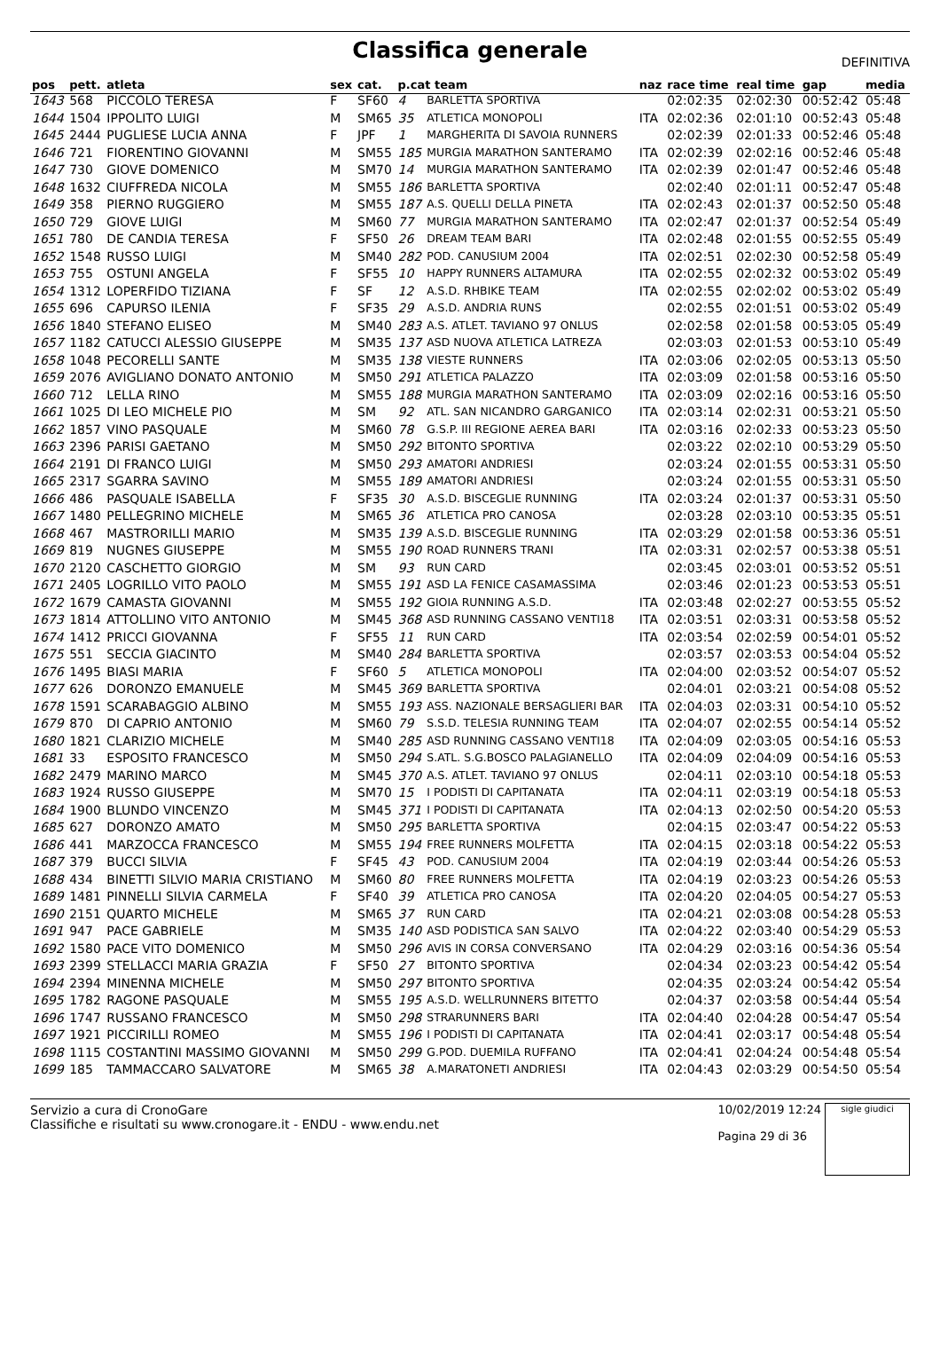Classifica generale
DEFINITIVA
| pos | pett. | atleta | sex | cat. | p.cat team | | naz | race time | real time | gap | media |
| --- | --- | --- | --- | --- | --- | --- | --- | --- | --- | --- | --- |
| 1643 | 568 | PICCOLO TERESA | F | SF60 | 4 | BARLETTA SPORTIVA | | 02:02:35 | 02:02:30 | 00:52:42 | 05:48 |
| 1644 | 1504 | IPPOLITO LUIGI | M | SM65 | 35 | ATLETICA MONOPOLI | ITA | 02:02:36 | 02:01:10 | 00:52:43 | 05:48 |
| 1645 | 2444 | PUGLIESE LUCIA ANNA | F | JPF | 1 | MARGHERITA DI SAVOIA RUNNERS | | 02:02:39 | 02:01:33 | 00:52:46 | 05:48 |
| 1646 | 721 | FIORENTINO GIOVANNI | M | SM55 | 185 | MURGIA MARATHON SANTERAMO | ITA | 02:02:39 | 02:02:16 | 00:52:46 | 05:48 |
| 1647 | 730 | GIOVE DOMENICO | M | SM70 | 14 | MURGIA MARATHON SANTERAMO | ITA | 02:02:39 | 02:01:47 | 00:52:46 | 05:48 |
| 1648 | 1632 | CIUFFREDA NICOLA | M | SM55 | 186 | BARLETTA SPORTIVA | | 02:02:40 | 02:01:11 | 00:52:47 | 05:48 |
| 1649 | 358 | PIERNO RUGGIERO | M | SM55 | 187 | A.S. QUELLI DELLA PINETA | ITA | 02:02:43 | 02:01:37 | 00:52:50 | 05:48 |
| 1650 | 729 | GIOVE LUIGI | M | SM60 | 77 | MURGIA MARATHON SANTERAMO | ITA | 02:02:47 | 02:01:37 | 00:52:54 | 05:49 |
| 1651 | 780 | DE CANDIA TERESA | F | SF50 | 26 | DREAM TEAM BARI | ITA | 02:02:48 | 02:01:55 | 00:52:55 | 05:49 |
| 1652 | 1548 | RUSSO LUIGI | M | SM40 | 282 | POD. CANUSIUM 2004 | ITA | 02:02:51 | 02:02:30 | 00:52:58 | 05:49 |
| 1653 | 755 | OSTUNI ANGELA | F | SF55 | 10 | HAPPY RUNNERS ALTAMURA | ITA | 02:02:55 | 02:02:32 | 00:53:02 | 05:49 |
| 1654 | 1312 | LOPERFIDO TIZIANA | F | SF | 12 | A.S.D. RHBIKE TEAM | ITA | 02:02:55 | 02:02:02 | 00:53:02 | 05:49 |
| 1655 | 696 | CAPURSO ILENIA | F | SF35 | 29 | A.S.D. ANDRIA RUNS | | 02:02:55 | 02:01:51 | 00:53:02 | 05:49 |
| 1656 | 1840 | STEFANO ELISEO | M | SM40 | 283 | A.S. ATLET. TAVIANO 97 ONLUS | | 02:02:58 | 02:01:58 | 00:53:05 | 05:49 |
| 1657 | 1182 | CATUCCI ALESSIO GIUSEPPE | M | SM35 | 137 | ASD NUOVA ATLETICA LATREZA | | 02:03:03 | 02:01:53 | 00:53:10 | 05:49 |
| 1658 | 1048 | PECORELLI SANTE | M | SM35 | 138 | VIESTE RUNNERS | ITA | 02:03:06 | 02:02:05 | 00:53:13 | 05:50 |
| 1659 | 2076 | AVIGLIANO DONATO ANTONIO | M | SM50 | 291 | ATLETICA PALAZZO | ITA | 02:03:09 | 02:01:58 | 00:53:16 | 05:50 |
| 1660 | 712 | LELLA RINO | M | SM55 | 188 | MURGIA MARATHON SANTERAMO | ITA | 02:03:09 | 02:02:16 | 00:53:16 | 05:50 |
| 1661 | 1025 | DI LEO MICHELE PIO | M | SM | 92 | ATL. SAN NICANDRO GARGANICO | ITA | 02:03:14 | 02:02:31 | 00:53:21 | 05:50 |
| 1662 | 1857 | VINO PASQUALE | M | SM60 | 78 | G.S.P. III REGIONE AEREA BARI | ITA | 02:03:16 | 02:02:33 | 00:53:23 | 05:50 |
| 1663 | 2396 | PARISI GAETANO | M | SM50 | 292 | BITONTO SPORTIVA | | 02:03:22 | 02:02:10 | 00:53:29 | 05:50 |
| 1664 | 2191 | DI FRANCO LUIGI | M | SM50 | 293 | AMATORI ANDRIESI | | 02:03:24 | 02:01:55 | 00:53:31 | 05:50 |
| 1665 | 2317 | SGARRA SAVINO | M | SM55 | 189 | AMATORI ANDRIESI | | 02:03:24 | 02:01:55 | 00:53:31 | 05:50 |
| 1666 | 486 | PASQUALE ISABELLA | F | SF35 | 30 | A.S.D. BISCEGLIE RUNNING | ITA | 02:03:24 | 02:01:37 | 00:53:31 | 05:50 |
| 1667 | 1480 | PELLEGRINO MICHELE | M | SM65 | 36 | ATLETICA PRO CANOSA | | 02:03:28 | 02:03:10 | 00:53:35 | 05:51 |
| 1668 | 467 | MASTRORILLI MARIO | M | SM35 | 139 | A.S.D. BISCEGLIE RUNNING | ITA | 02:03:29 | 02:01:58 | 00:53:36 | 05:51 |
| 1669 | 819 | NUGNES GIUSEPPE | M | SM55 | 190 | ROAD RUNNERS TRANI | ITA | 02:03:31 | 02:02:57 | 00:53:38 | 05:51 |
| 1670 | 2120 | CASCHETTO GIORGIO | M | SM | 93 | RUN CARD | | 02:03:45 | 02:03:01 | 00:53:52 | 05:51 |
| 1671 | 2405 | LOGRILLO VITO PAOLO | M | SM55 | 191 | ASD LA FENICE CASAMASSIMA | | 02:03:46 | 02:01:23 | 00:53:53 | 05:51 |
| 1672 | 1679 | CAMASTA GIOVANNI | M | SM55 | 192 | GIOIA RUNNING A.S.D. | ITA | 02:03:48 | 02:02:27 | 00:53:55 | 05:52 |
| 1673 | 1814 | ATTOLLINO VITO ANTONIO | M | SM45 | 368 | ASD RUNNING CASSANO VENTI18 | ITA | 02:03:51 | 02:03:31 | 00:53:58 | 05:52 |
| 1674 | 1412 | PRICCI GIOVANNA | F | SF55 | 11 | RUN CARD | ITA | 02:03:54 | 02:02:59 | 00:54:01 | 05:52 |
| 1675 | 551 | SECCIA GIACINTO | M | SM40 | 284 | BARLETTA SPORTIVA | | 02:03:57 | 02:03:53 | 00:54:04 | 05:52 |
| 1676 | 1495 | BIASI MARIA | F | SF60 | 5 | ATLETICA MONOPOLI | ITA | 02:04:00 | 02:03:52 | 00:54:07 | 05:52 |
| 1677 | 626 | DORONZO EMANUELE | M | SM45 | 369 | BARLETTA SPORTIVA | | 02:04:01 | 02:03:21 | 00:54:08 | 05:52 |
| 1678 | 1591 | SCARABAGGIO ALBINO | M | SM55 | 193 | ASS. NAZIONALE BERSAGLIERI BAR | ITA | 02:04:03 | 02:03:31 | 00:54:10 | 05:52 |
| 1679 | 870 | DI CAPRIO ANTONIO | M | SM60 | 79 | S.S.D. TELESIA RUNNING TEAM | ITA | 02:04:07 | 02:02:55 | 00:54:14 | 05:52 |
| 1680 | 1821 | CLARIZIO MICHELE | M | SM40 | 285 | ASD RUNNING CASSANO VENTI18 | ITA | 02:04:09 | 02:03:05 | 00:54:16 | 05:53 |
| 1681 | 33 | ESPOSITO FRANCESCO | M | SM50 | 294 | S.ATL. S.G.BOSCO PALAGIANELLO | ITA | 02:04:09 | 02:04:09 | 00:54:16 | 05:53 |
| 1682 | 2479 | MARINO MARCO | M | SM45 | 370 | A.S. ATLET. TAVIANO 97 ONLUS | | 02:04:11 | 02:03:10 | 00:54:18 | 05:53 |
| 1683 | 1924 | RUSSO GIUSEPPE | M | SM70 | 15 | I PODISTI DI CAPITANATA | ITA | 02:04:11 | 02:03:19 | 00:54:18 | 05:53 |
| 1684 | 1900 | BLUNDO VINCENZO | M | SM45 | 371 | I PODISTI DI CAPITANATA | ITA | 02:04:13 | 02:02:50 | 00:54:20 | 05:53 |
| 1685 | 627 | DORONZO AMATO | M | SM50 | 295 | BARLETTA SPORTIVA | | 02:04:15 | 02:03:47 | 00:54:22 | 05:53 |
| 1686 | 441 | MARZOCCA FRANCESCO | M | SM55 | 194 | FREE RUNNERS MOLFETTA | ITA | 02:04:15 | 02:03:18 | 00:54:22 | 05:53 |
| 1687 | 379 | BUCCI SILVIA | F | SF45 | 43 | POD. CANUSIUM 2004 | ITA | 02:04:19 | 02:03:44 | 00:54:26 | 05:53 |
| 1688 | 434 | BINETTI SILVIO MARIA CRISTIANO | M | SM60 | 80 | FREE RUNNERS MOLFETTA | ITA | 02:04:19 | 02:03:23 | 00:54:26 | 05:53 |
| 1689 | 1481 | PINNELLI SILVIA CARMELA | F | SF40 | 39 | ATLETICA PRO CANOSA | ITA | 02:04:20 | 02:04:05 | 00:54:27 | 05:53 |
| 1690 | 2151 | QUARTO MICHELE | M | SM65 | 37 | RUN CARD | ITA | 02:04:21 | 02:03:08 | 00:54:28 | 05:53 |
| 1691 | 947 | PACE GABRIELE | M | SM35 | 140 | ASD PODISTICA SAN SALVO | ITA | 02:04:22 | 02:03:40 | 00:54:29 | 05:53 |
| 1692 | 1580 | PACE VITO DOMENICO | M | SM50 | 296 | AVIS IN CORSA CONVERSANO | ITA | 02:04:29 | 02:03:16 | 00:54:36 | 05:54 |
| 1693 | 2399 | STELLACCI MARIA GRAZIA | F | SF50 | 27 | BITONTO SPORTIVA | | 02:04:34 | 02:03:23 | 00:54:42 | 05:54 |
| 1694 | 2394 | MINENNA MICHELE | M | SM50 | 297 | BITONTO SPORTIVA | | 02:04:35 | 02:03:24 | 00:54:42 | 05:54 |
| 1695 | 1782 | RAGONE PASQUALE | M | SM55 | 195 | A.S.D. WELLRUNNERS BITETTO | | 02:04:37 | 02:03:58 | 00:54:44 | 05:54 |
| 1696 | 1747 | RUSSANO FRANCESCO | M | SM50 | 298 | STRARUNNERS BARI | ITA | 02:04:40 | 02:04:28 | 00:54:47 | 05:54 |
| 1697 | 1921 | PICCIRILLI ROMEO | M | SM55 | 196 | I PODISTI DI CAPITANATA | ITA | 02:04:41 | 02:03:17 | 00:54:48 | 05:54 |
| 1698 | 1115 | COSTANTINI MASSIMO GIOVANNI | M | SM50 | 299 | G.POD. DUEMILA RUFFANO | ITA | 02:04:41 | 02:04:24 | 00:54:48 | 05:54 |
| 1699 | 185 | TAMMACCARO SALVATORE | M | SM65 | 38 | A.MARATONETI ANDRIESI | ITA | 02:04:43 | 02:03:29 | 00:54:50 | 05:54 |
Servizio a cura di CronoGare
Classifiche e risultati su www.cronogare.it - ENDU - www.endu.net
10/02/2019 12:24
Pagina 29 di 36
sigle giudici